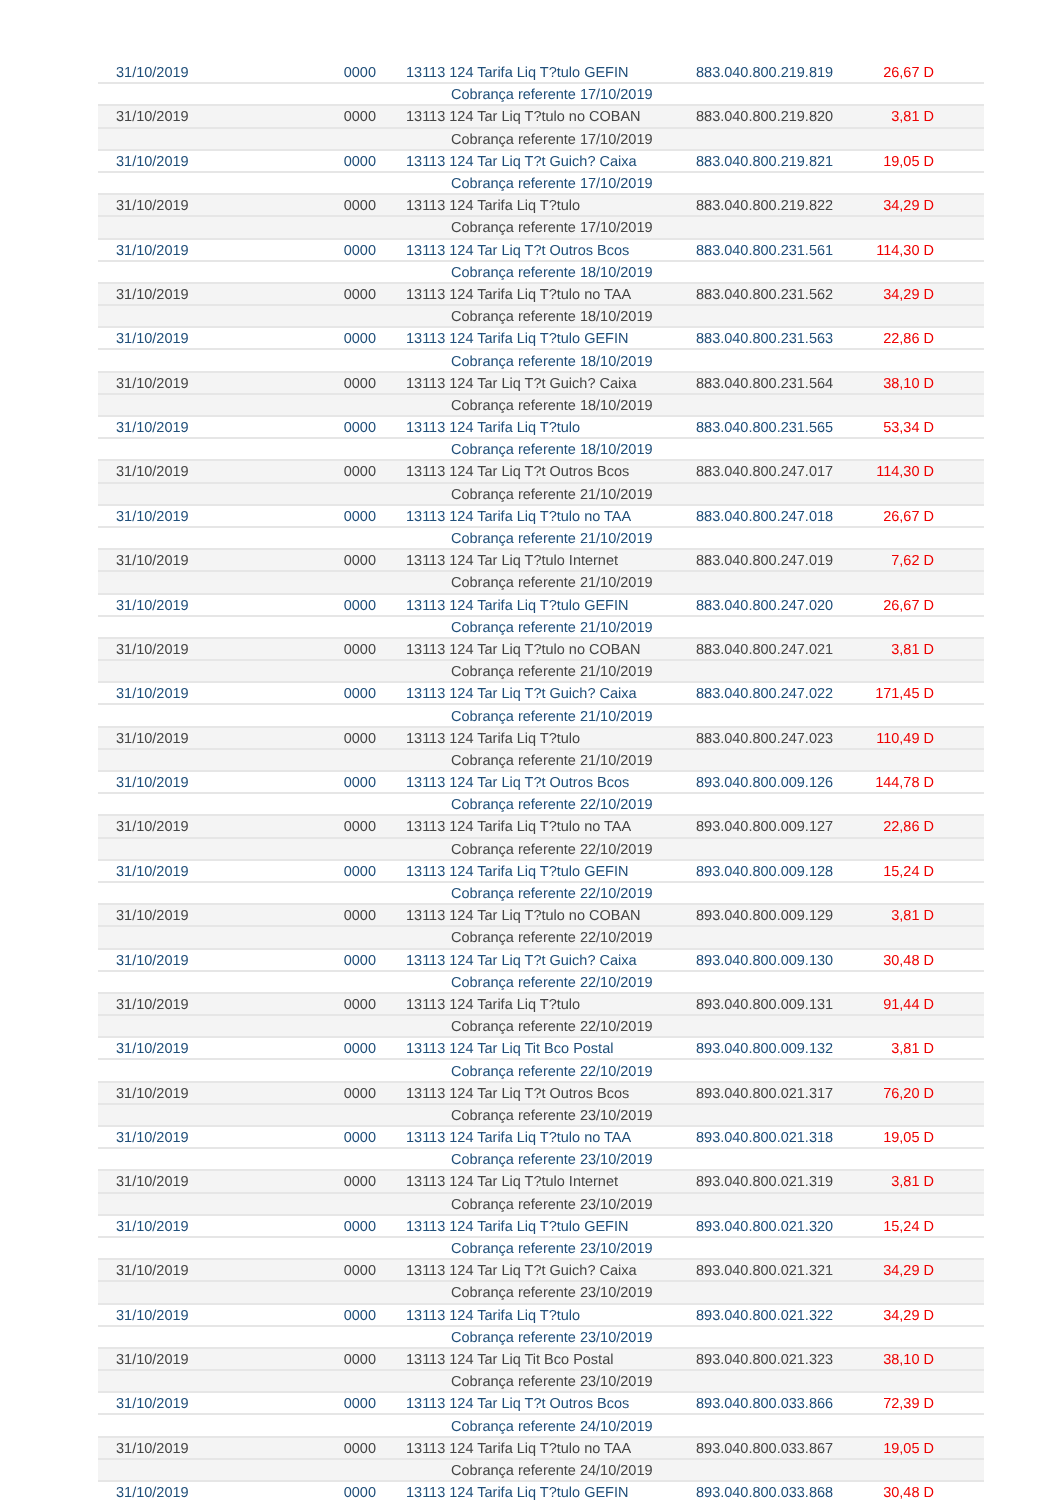| 31/10/2019 | 0000 | 13113 124 Tarifa Liq T?tulo GEFIN | 883.040.800.219.819 | 26,67 D |
| | | Cobrança referente 17/10/2019 | | |
| 31/10/2019 | 0000 | 13113 124 Tar Liq T?tulo no COBAN | 883.040.800.219.820 | 3,81 D |
| | | Cobrança referente 17/10/2019 | | |
| 31/10/2019 | 0000 | 13113 124 Tar Liq T?t Guich? Caixa | 883.040.800.219.821 | 19,05 D |
| | | Cobrança referente 17/10/2019 | | |
| 31/10/2019 | 0000 | 13113 124 Tarifa Liq T?tulo | 883.040.800.219.822 | 34,29 D |
| | | Cobrança referente 17/10/2019 | | |
| 31/10/2019 | 0000 | 13113 124 Tar Liq T?t Outros Bcos | 883.040.800.231.561 | 114,30 D |
| | | Cobrança referente 18/10/2019 | | |
| 31/10/2019 | 0000 | 13113 124 Tarifa Liq T?tulo no TAA | 883.040.800.231.562 | 34,29 D |
| | | Cobrança referente 18/10/2019 | | |
| 31/10/2019 | 0000 | 13113 124 Tarifa Liq T?tulo GEFIN | 883.040.800.231.563 | 22,86 D |
| | | Cobrança referente 18/10/2019 | | |
| 31/10/2019 | 0000 | 13113 124 Tar Liq T?t Guich? Caixa | 883.040.800.231.564 | 38,10 D |
| | | Cobrança referente 18/10/2019 | | |
| 31/10/2019 | 0000 | 13113 124 Tarifa Liq T?tulo | 883.040.800.231.565 | 53,34 D |
| | | Cobrança referente 18/10/2019 | | |
| 31/10/2019 | 0000 | 13113 124 Tar Liq T?t Outros Bcos | 883.040.800.247.017 | 114,30 D |
| | | Cobrança referente 21/10/2019 | | |
| 31/10/2019 | 0000 | 13113 124 Tarifa Liq T?tulo no TAA | 883.040.800.247.018 | 26,67 D |
| | | Cobrança referente 21/10/2019 | | |
| 31/10/2019 | 0000 | 13113 124 Tar Liq T?tulo Internet | 883.040.800.247.019 | 7,62 D |
| | | Cobrança referente 21/10/2019 | | |
| 31/10/2019 | 0000 | 13113 124 Tarifa Liq T?tulo GEFIN | 883.040.800.247.020 | 26,67 D |
| | | Cobrança referente 21/10/2019 | | |
| 31/10/2019 | 0000 | 13113 124 Tar Liq T?tulo no COBAN | 883.040.800.247.021 | 3,81 D |
| | | Cobrança referente 21/10/2019 | | |
| 31/10/2019 | 0000 | 13113 124 Tar Liq T?t Guich? Caixa | 883.040.800.247.022 | 171,45 D |
| | | Cobrança referente 21/10/2019 | | |
| 31/10/2019 | 0000 | 13113 124 Tarifa Liq T?tulo | 883.040.800.247.023 | 110,49 D |
| | | Cobrança referente 21/10/2019 | | |
| 31/10/2019 | 0000 | 13113 124 Tar Liq T?t Outros Bcos | 893.040.800.009.126 | 144,78 D |
| | | Cobrança referente 22/10/2019 | | |
| 31/10/2019 | 0000 | 13113 124 Tarifa Liq T?tulo no TAA | 893.040.800.009.127 | 22,86 D |
| | | Cobrança referente 22/10/2019 | | |
| 31/10/2019 | 0000 | 13113 124 Tarifa Liq T?tulo GEFIN | 893.040.800.009.128 | 15,24 D |
| | | Cobrança referente 22/10/2019 | | |
| 31/10/2019 | 0000 | 13113 124 Tar Liq T?tulo no COBAN | 893.040.800.009.129 | 3,81 D |
| | | Cobrança referente 22/10/2019 | | |
| 31/10/2019 | 0000 | 13113 124 Tar Liq T?t Guich? Caixa | 893.040.800.009.130 | 30,48 D |
| | | Cobrança referente 22/10/2019 | | |
| 31/10/2019 | 0000 | 13113 124 Tarifa Liq T?tulo | 893.040.800.009.131 | 91,44 D |
| | | Cobrança referente 22/10/2019 | | |
| 31/10/2019 | 0000 | 13113 124 Tar Liq Tit Bco Postal | 893.040.800.009.132 | 3,81 D |
| | | Cobrança referente 22/10/2019 | | |
| 31/10/2019 | 0000 | 13113 124 Tar Liq T?t Outros Bcos | 893.040.800.021.317 | 76,20 D |
| | | Cobrança referente 23/10/2019 | | |
| 31/10/2019 | 0000 | 13113 124 Tarifa Liq T?tulo no TAA | 893.040.800.021.318 | 19,05 D |
| | | Cobrança referente 23/10/2019 | | |
| 31/10/2019 | 0000 | 13113 124 Tar Liq T?tulo Internet | 893.040.800.021.319 | 3,81 D |
| | | Cobrança referente 23/10/2019 | | |
| 31/10/2019 | 0000 | 13113 124 Tarifa Liq T?tulo GEFIN | 893.040.800.021.320 | 15,24 D |
| | | Cobrança referente 23/10/2019 | | |
| 31/10/2019 | 0000 | 13113 124 Tar Liq T?t Guich? Caixa | 893.040.800.021.321 | 34,29 D |
| | | Cobrança referente 23/10/2019 | | |
| 31/10/2019 | 0000 | 13113 124 Tarifa Liq T?tulo | 893.040.800.021.322 | 34,29 D |
| | | Cobrança referente 23/10/2019 | | |
| 31/10/2019 | 0000 | 13113 124 Tar Liq Tit Bco Postal | 893.040.800.021.323 | 38,10 D |
| | | Cobrança referente 23/10/2019 | | |
| 31/10/2019 | 0000 | 13113 124 Tar Liq T?t Outros Bcos | 893.040.800.033.866 | 72,39 D |
| | | Cobrança referente 24/10/2019 | | |
| 31/10/2019 | 0000 | 13113 124 Tarifa Liq T?tulo no TAA | 893.040.800.033.867 | 19,05 D |
| | | Cobrança referente 24/10/2019 | | |
| 31/10/2019 | 0000 | 13113 124 Tarifa Liq T?tulo GEFIN | 893.040.800.033.868 | 30,48 D |